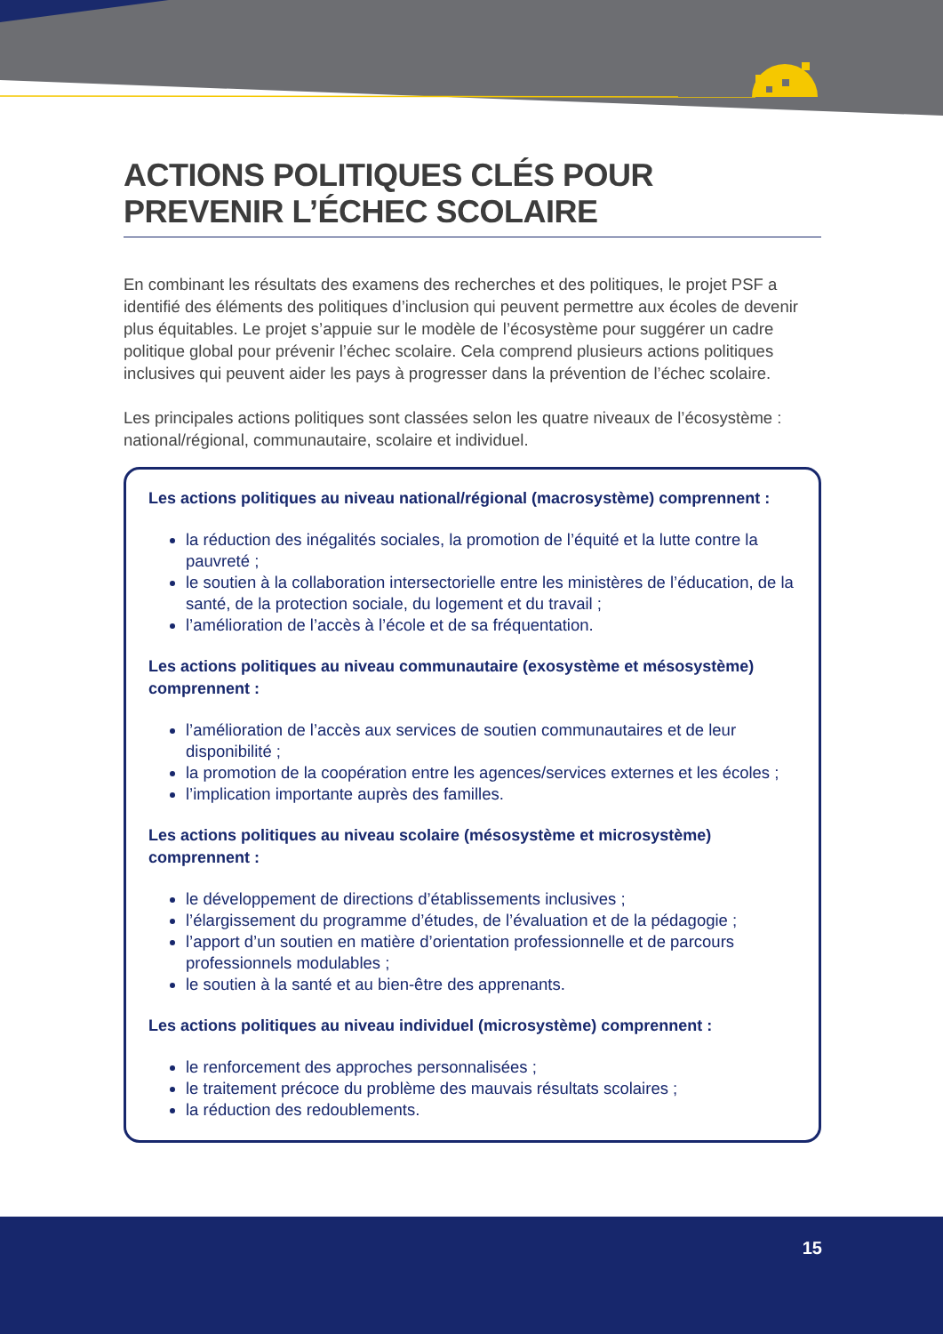ACTIONS POLITIQUES CLÉS POUR PREVENIR L’ÉCHEC SCOLAIRE
En combinant les résultats des examens des recherches et des politiques, le projet PSF a identifié des éléments des politiques d’inclusion qui peuvent permettre aux écoles de devenir plus équitables. Le projet s’appuie sur le modèle de l’écosystème pour suggérer un cadre politique global pour prévenir l’échec scolaire. Cela comprend plusieurs actions politiques inclusives qui peuvent aider les pays à progresser dans la prévention de l’échec scolaire.
Les principales actions politiques sont classées selon les quatre niveaux de l’écosystème : national/régional, communautaire, scolaire et individuel.
Les actions politiques au niveau national/régional (macrosystème) comprennent :
la réduction des inégalités sociales, la promotion de l’équité et la lutte contre la pauvreté ;
le soutien à la collaboration intersectorielle entre les ministères de l’éducation, de la santé, de la protection sociale, du logement et du travail ;
l’amélioration de l’accès à l’école et de sa fréquentation.
Les actions politiques au niveau communautaire (exosystème et mésosystème) comprennent :
l’amélioration de l’accès aux services de soutien communautaires et de leur disponibilité ;
la promotion de la coopération entre les agences/services externes et les écoles ;
l’implication importante auprès des familles.
Les actions politiques au niveau scolaire (mésosystème et microsystème) comprennent :
le développement de directions d’établissements inclusives ;
l’élargissement du programme d’études, de l’évaluation et de la pédagogie ;
l’apport d’un soutien en matière d’orientation professionnelle et de parcours professionnels modulables ;
le soutien à la santé et au bien-être des apprenants.
Les actions politiques au niveau individuel (microsystème) comprennent :
le renforcement des approches personnalisées ;
le traitement précoce du problème des mauvais résultats scolaires ;
la réduction des redoublements.
15